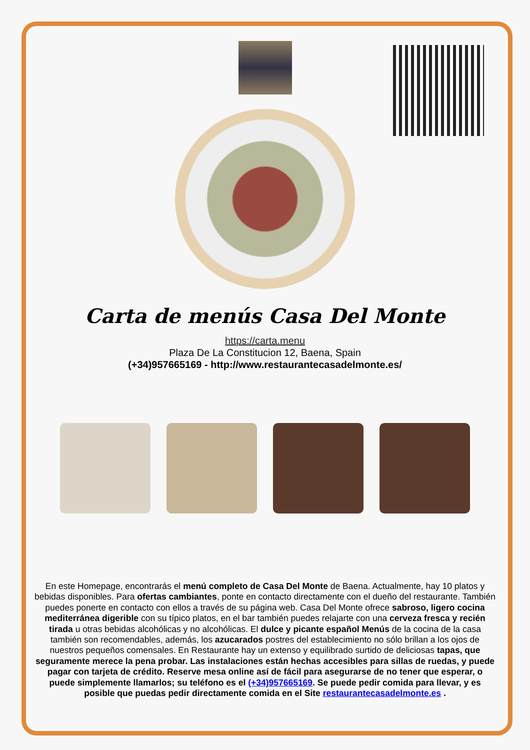Carta de menús Casa Del Monte
https://carta.menu
Plaza De La Constitucion 12, Baena, Spain
(+34)957665169 - http://www.restaurantecasadelmonte.es/
En este Homepage, encontrarás el menú completo de Casa Del Monte de Baena. Actualmente, hay 10 platos y bebidas disponibles. Para ofertas cambiantes, ponte en contacto directamente con el dueño del restaurante. También puedes ponerte en contacto con ellos a través de su página web. Casa Del Monte ofrece sabroso, ligero cocina mediterránea digerible con su típico platos, en el bar también puedes relajarte con una cerveza fresca y recién tirada u otras bebidas alcohólicas y no alcohólicas. El dulce y picante español Menús de la cocina de la casa también son recomendables, además, los azucarados postres del establecimiento no sólo brillan a los ojos de nuestros pequeños comensales. En Restaurante hay un extenso y equilibrado surtido de deliciosas tapas, que seguramente merece la pena probar. Las instalaciones están hechas accesibles para sillas de ruedas, y puede pagar con tarjeta de crédito. Reserve mesa online así de fácil para asegurarse de no tener que esperar, o puede simplemente llamarlos; su teléfono es el (+34)957665169. Se puede pedir comida para llevar, y es posible que puedas pedir directamente comida en el Site restaurantecasadelmonte.es .